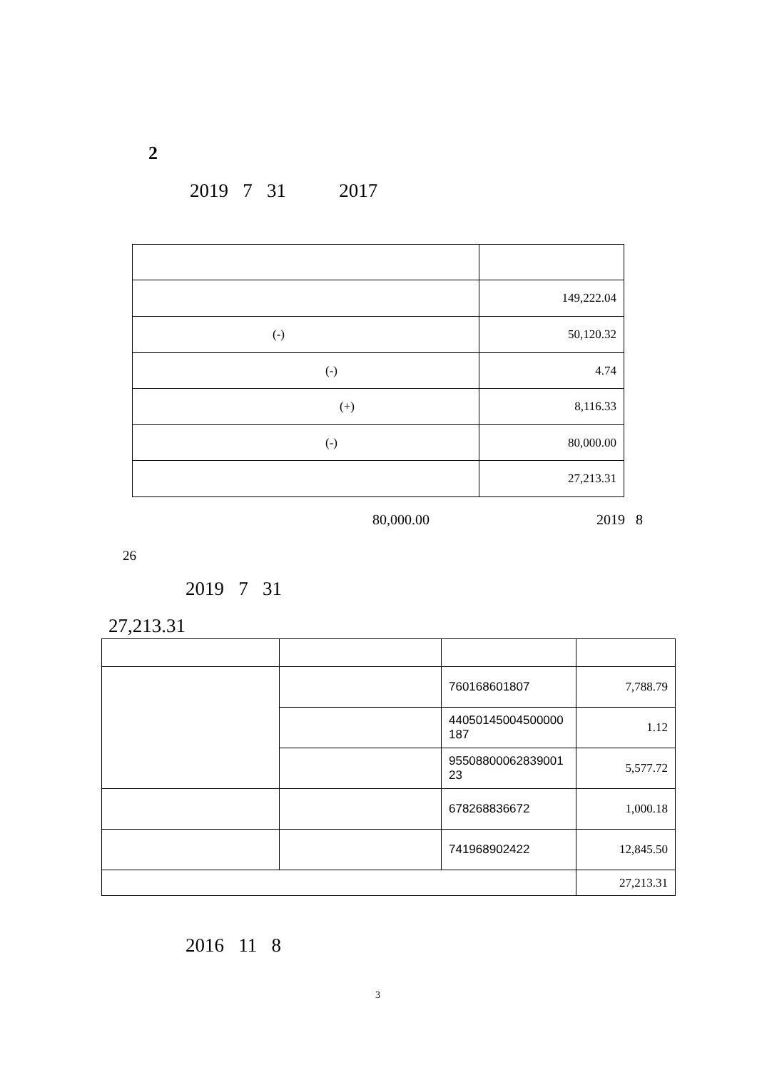2
2019 7 31 2017
| | 149,222.04 |
| (-) | 50,120.32 |
| (-) | 4.74 |
| (+) | 8,116.33 |
| (-) | 80,000.00 |
| | 27,213.31 |
80,000.00 2019 8
26
2019 7 31
27,213.31
| | | 760168601807 | 7,788.79 |
| | | 44050145004500000 187 | 1.12 |
| | | 95508800062839001 23 | 5,577.72 |
| | | 678268836672 | 1,000.18 |
| | | 741968902422 | 12,845.50 |
| | | | 27,213.31 |
2016 11 8
3